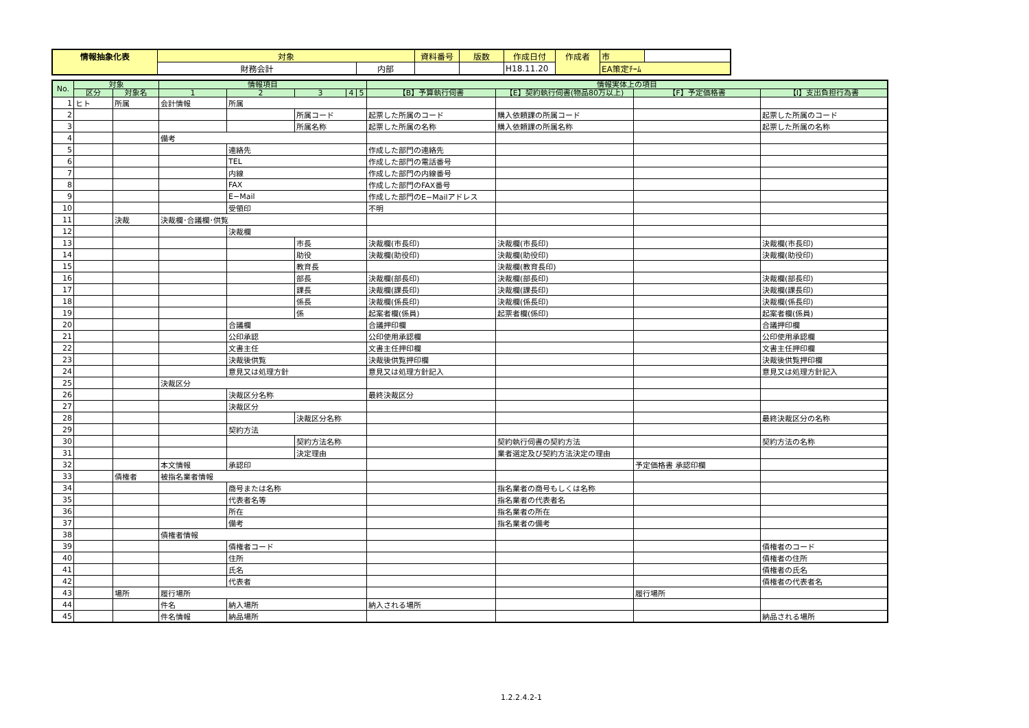| 情報抽象化表 | 対象 | | 資料番号 | 版数 | 作成日付 | 作成者 | 市 | |
| | 財務会計 | 内部 | | | H18.11.20 | | EA策定ﾁｰﾑ | |
| No. | 対象 | | 情報項目 | | | | | 情報実体上の項目 | | | |
| --- | --- | --- | --- | --- | --- | --- | --- | --- | --- | --- | --- |
| | 区分 | 対象名 | 1 | 2 | 3 | 4 | 5 | 【B】予算執行伺書 | 【E】契約執行伺書(物品80万以上) | 【F】予定価格書 | 【I】支出負担行為書 |
| 1 | ヒト | 所属 | 会計情報 | 所属 | | | | | | | |
| 2 | | | | | 所属コード | | | 起票した所属のコード | 購入依頼課の所属コード | | 起票した所属のコード |
| 3 | | | | | 所属名称 | | | 起票した所属の名称 | 購入依頼課の所属名称 | | 起票した所属の名称 |
| 4 | | | 備考 | | | | | | | | |
| 5 | | | | 連絡先 | | | | 作成した部門の連絡先 | | | |
| 6 | | | | TEL | | | | 作成した部門の電話番号 | | | |
| 7 | | | | 内線 | | | | 作成した部門の内線番号 | | | |
| 8 | | | | FAX | | | | 作成した部門のFAX番号 | | | |
| 9 | | | | E−Mail | | | | 作成した部門のE−Mailアドレス | | | |
| 10 | | | | 受領印 | | | | 不明 | | | |
| 11 | | 決裁 | 決裁欄･合議欄･供覧 | | | | | | | | |
| 12 | | | | 決裁欄 | | | | | | | |
| 13 | | | | | 市長 | | | 決裁欄(市長印) | 決裁欄(市長印) | | 決裁欄(市長印) |
| 14 | | | | | 助役 | | | 決裁欄(助役印) | 決裁欄(助役印) | | 決裁欄(助役印) |
| 15 | | | | | 教育長 | | | | 決裁欄(教育長印) | | |
| 16 | | | | | 部長 | | | 決裁欄(部長印) | 決裁欄(部長印) | | 決裁欄(部長印) |
| 17 | | | | | 課長 | | | 決裁欄(課長印) | 決裁欄(課長印) | | 決裁欄(課長印) |
| 18 | | | | | 係長 | | | 決裁欄(係長印) | 決裁欄(係長印) | | 決裁欄(係長印) |
| 19 | | | | | 係 | | | 起案者欄(係員) | 起票者欄(係印) | | 起案者欄(係員) |
| 20 | | | | 合議欄 | | | | 合議押印欄 | | | 合議押印欄 |
| 21 | | | | 公印承認 | | | | 公印使用承認欄 | | | 公印使用承認欄 |
| 22 | | | | 文書主任 | | | | 文書主任押印欄 | | | 文書主任押印欄 |
| 23 | | | | 決裁後供覧 | | | | 決裁後供覧押印欄 | | | 決裁後供覧押印欄 |
| 24 | | | | 意見又は処理方針 | | | | 意見又は処理方針記入 | | | 意見又は処理方針記入 |
| 25 | | | 決裁区分 | | | | | | | | |
| 26 | | | | 決裁区分名称 | | | | 最終決裁区分 | | | |
| 27 | | | | 決裁区分 | | | | | | | |
| 28 | | | | | 決裁区分名称 | | | | | | 最終決裁区分の名称 |
| 29 | | | | 契約方法 | | | | | | | |
| 30 | | | | | 契約方法名称 | | | | 契約執行伺書の契約方法 | | 契約方法の名称 |
| 31 | | | | | 決定理由 | | | | 業者選定及び契約方法決定の理由 | | |
| 32 | | | 本文情報 | 承認印 | | | | | | 予定価格書 承認印欄 | |
| 33 | | 債権者 | 被指名業者情報 | | | | | | | | |
| 34 | | | | 商号または名称 | | | | | 指名業者の商号もしくは名称 | | |
| 35 | | | | 代表者名等 | | | | | 指名業者の代表者名 | | |
| 36 | | | | 所在 | | | | | 指名業者の所在 | | |
| 37 | | | | 備考 | | | | | 指名業者の備考 | | |
| 38 | | | 債権者情報 | | | | | | | | |
| 39 | | | | 債権者コード | | | | | | | 債権者のコード |
| 40 | | | | 住所 | | | | | | | 債権者の住所 |
| 41 | | | | 氏名 | | | | | | | 債権者の氏名 |
| 42 | | | | 代表者 | | | | | | | 債権者の代表者名 |
| 43 | | 場所 | 履行場所 | | | | | | | 履行場所 | |
| 44 | | | 件名 | 納入場所 | | | | 納入される場所 | | | |
| 45 | | | 件名情報 | 納品場所 | | | | | | | 納品される場所 |
1.2.2.4.2-1